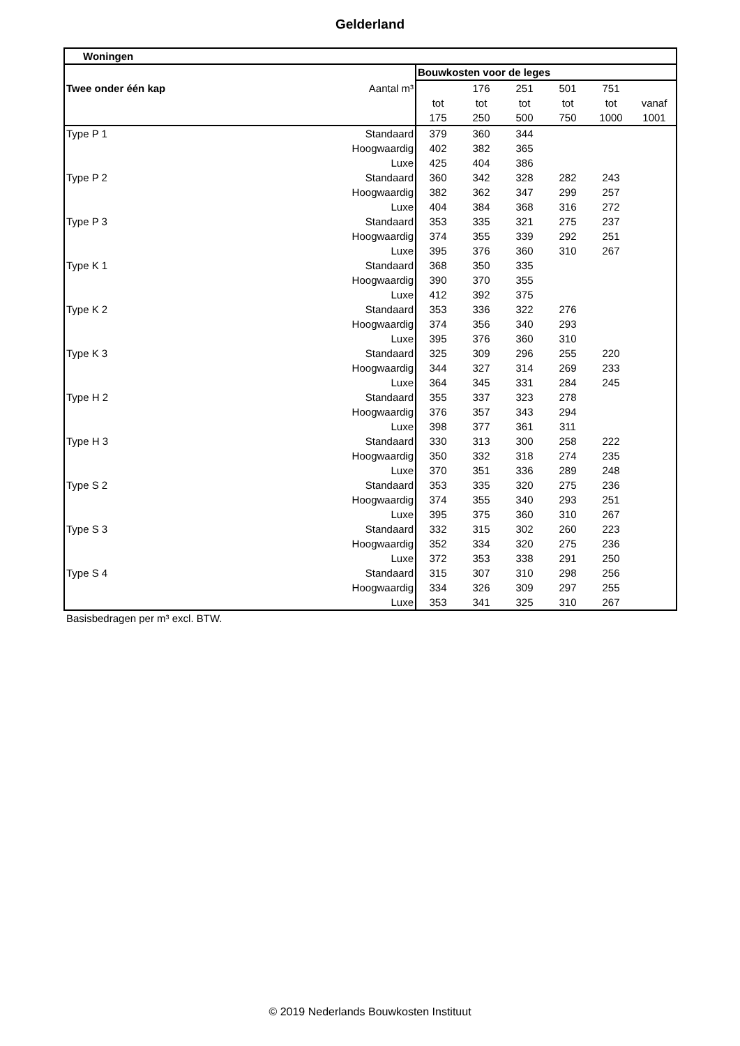Gelderland
| Woningen | | | | | | | |
| | | Bouwkosten voor de leges | | | | | |
| Twee onder één kap | Aantal m³ | | 176 | 251 | 501 | 751 | |
| | | tot | tot | tot | tot | tot | vanaf |
| | | 175 | 250 | 500 | 750 | 1000 | 1001 |
| Type P 1 | Standaard | 379 | 360 | 344 | | | |
| | Hoogwaardig | 402 | 382 | 365 | | | |
| | Luxe | 425 | 404 | 386 | | | |
| Type P 2 | Standaard | 360 | 342 | 328 | 282 | 243 | |
| | Hoogwaardig | 382 | 362 | 347 | 299 | 257 | |
| | Luxe | 404 | 384 | 368 | 316 | 272 | |
| Type P 3 | Standaard | 353 | 335 | 321 | 275 | 237 | |
| | Hoogwaardig | 374 | 355 | 339 | 292 | 251 | |
| | Luxe | 395 | 376 | 360 | 310 | 267 | |
| Type K 1 | Standaard | 368 | 350 | 335 | | | |
| | Hoogwaardig | 390 | 370 | 355 | | | |
| | Luxe | 412 | 392 | 375 | | | |
| Type K 2 | Standaard | 353 | 336 | 322 | 276 | | |
| | Hoogwaardig | 374 | 356 | 340 | 293 | | |
| | Luxe | 395 | 376 | 360 | 310 | | |
| Type K 3 | Standaard | 325 | 309 | 296 | 255 | 220 | |
| | Hoogwaardig | 344 | 327 | 314 | 269 | 233 | |
| | Luxe | 364 | 345 | 331 | 284 | 245 | |
| Type H 2 | Standaard | 355 | 337 | 323 | 278 | | |
| | Hoogwaardig | 376 | 357 | 343 | 294 | | |
| | Luxe | 398 | 377 | 361 | 311 | | |
| Type H 3 | Standaard | 330 | 313 | 300 | 258 | 222 | |
| | Hoogwaardig | 350 | 332 | 318 | 274 | 235 | |
| | Luxe | 370 | 351 | 336 | 289 | 248 | |
| Type S 2 | Standaard | 353 | 335 | 320 | 275 | 236 | |
| | Hoogwaardig | 374 | 355 | 340 | 293 | 251 | |
| | Luxe | 395 | 375 | 360 | 310 | 267 | |
| Type S 3 | Standaard | 332 | 315 | 302 | 260 | 223 | |
| | Hoogwaardig | 352 | 334 | 320 | 275 | 236 | |
| | Luxe | 372 | 353 | 338 | 291 | 250 | |
| Type S 4 | Standaard | 315 | 307 | 310 | 298 | 256 | |
| | Hoogwaardig | 334 | 326 | 309 | 297 | 255 | |
| | Luxe | 353 | 341 | 325 | 310 | 267 | |
Basisbedragen per m³ excl. BTW.
© 2019 Nederlands Bouwkosten Instituut